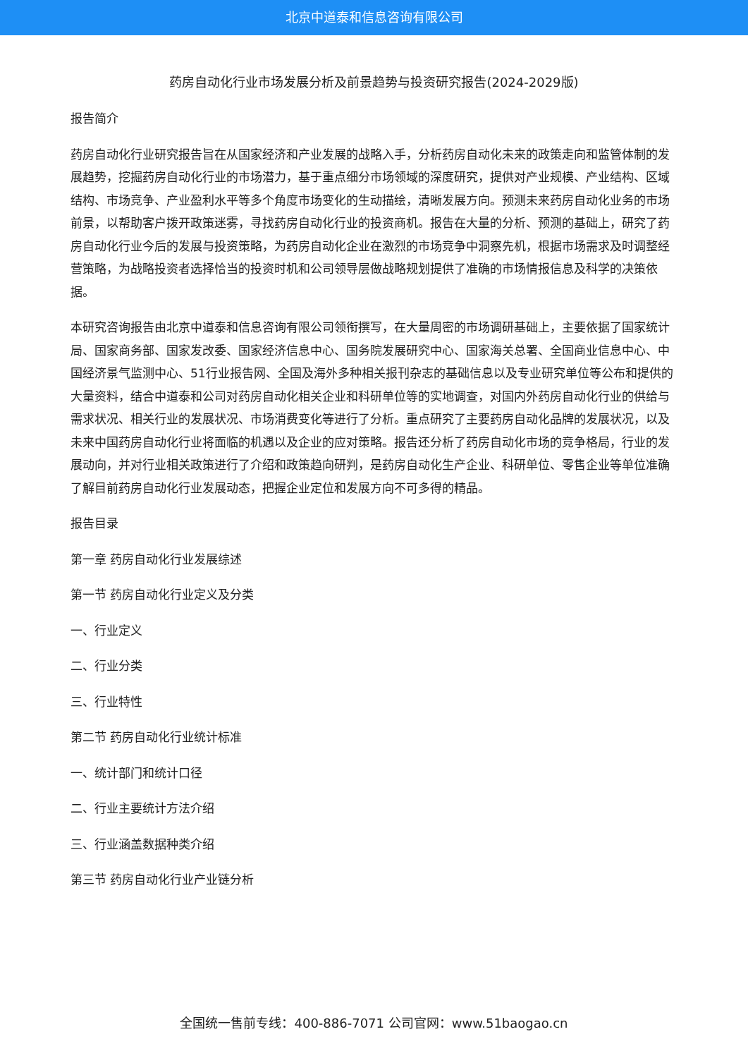北京中道泰和信息咨询有限公司
药房自动化行业市场发展分析及前景趋势与投资研究报告(2024-2029版)
报告简介
药房自动化行业研究报告旨在从国家经济和产业发展的战略入手，分析药房自动化未来的政策走向和监管体制的发展趋势，挖掘药房自动化行业的市场潜力，基于重点细分市场领域的深度研究，提供对产业规模、产业结构、区域结构、市场竞争、产业盈利水平等多个角度市场变化的生动描绘，清晰发展方向。预测未来药房自动化业务的市场前景，以帮助客户拨开政策迷雾，寻找药房自动化行业的投资商机。报告在大量的分析、预测的基础上，研究了药房自动化行业今后的发展与投资策略，为药房自动化企业在激烈的市场竞争中洞察先机，根据市场需求及时调整经营策略，为战略投资者选择恰当的投资时机和公司领导层做战略规划提供了准确的市场情报信息及科学的决策依据。
本研究咨询报告由北京中道泰和信息咨询有限公司领衔撰写，在大量周密的市场调研基础上，主要依据了国家统计局、国家商务部、国家发改委、国家经济信息中心、国务院发展研究中心、国家海关总署、全国商业信息中心、中国经济景气监测中心、51行业报告网、全国及海外多种相关报刊杂志的基础信息以及专业研究单位等公布和提供的大量资料，结合中道泰和公司对药房自动化相关企业和科研单位等的实地调查，对国内外药房自动化行业的供给与需求状况、相关行业的发展状况、市场消费变化等进行了分析。重点研究了主要药房自动化品牌的发展状况，以及未来中国药房自动化行业将面临的机遇以及企业的应对策略。报告还分析了药房自动化市场的竞争格局，行业的发展动向，并对行业相关政策进行了介绍和政策趋向研判，是药房自动化生产企业、科研单位、零售企业等单位准确了解目前药房自动化行业发展动态，把握企业定位和发展方向不可多得的精品。
报告目录
第一章 药房自动化行业发展综述
第一节 药房自动化行业定义及分类
一、行业定义
二、行业分类
三、行业特性
第二节 药房自动化行业统计标准
一、统计部门和统计口径
二、行业主要统计方法介绍
三、行业涵盖数据种类介绍
第三节 药房自动化行业产业链分析
全国统一售前专线：400-886-7071 公司官网：www.51baogao.cn